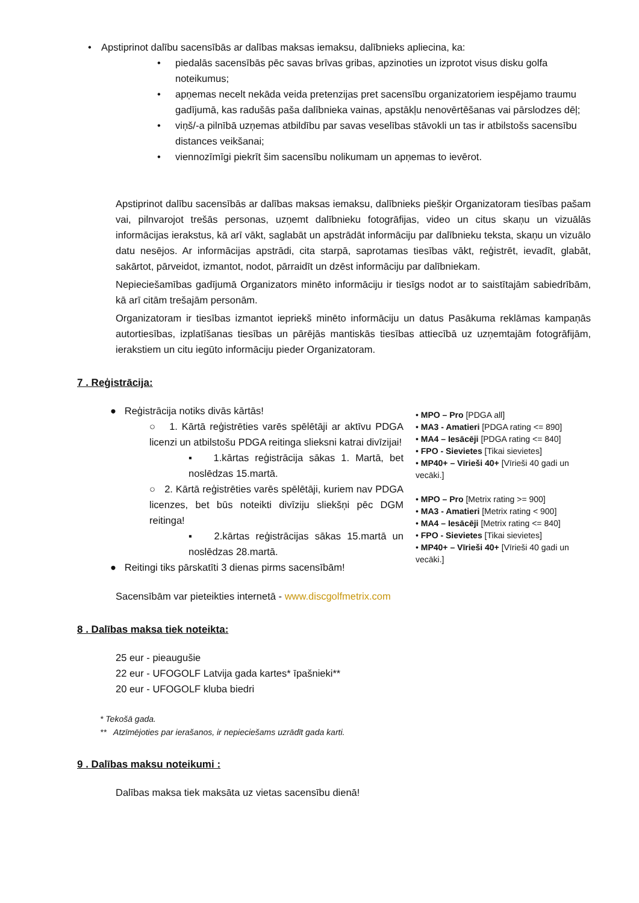Apstiprinot dalību sacensībās ar dalības maksas iemaksu, dalībnieks apliecina, ka:
piedalās sacensībās pēc savas brīvas gribas, apzinoties un izprotot visus disku golfa noteikumus;
apņemas necelt nekāda veida pretenzijas pret sacensību organizatoriem iespējamo traumu gadījumā, kas radušās paša dalībnieka vainas, apstākļu nenovērtēšanas vai pārslodzes dēļ;
viņš/-a pilnībā uzņemas atbildību par savas veselības stāvokli un tas ir atbilstošs sacensību distances veikšanai;
viennozīmīgi piekrīt šim sacensību nolikumam un apņemas to ievērot.
Apstiprinot dalību sacensībās ar dalības maksas iemaksu, dalībnieks piešķir Organizatoram tiesības pašam vai, pilnvarojot trešās personas, uzņemt dalībnieku fotogrāfijas, video un citus skaņu un vizuālās informācijas ierakstus, kā arī vākt, saglabāt un apstrādāt informāciju par dalībnieku teksta, skaņu un vizuālo datu nesējos. Ar informācijas apstrādi, cita starpā, saprotamas tiesības vākt, reģistrēt, ievadīt, glabāt, sakārtot, pārveidot, izmantot, nodot, pārraidīt un dzēst informāciju par dalībniekam.
Nepieciešamības gadījumā Organizators minēto informāciju ir tiesīgs nodot ar to saistītajām sabiedrībām, kā arī citām trešajām personām.
Organizatoram ir tiesības izmantot iepriekš minēto informāciju un datus Pasākuma reklāmas kampaņās autortiesības, izplatīšanas tiesības un pārējās mantiskās tiesības attiecībā uz uzņemtajām fotogrāfijām, ierakstiem un citu iegūto informāciju pieder Organizatoram.
7 . Reģistrācija:
● Reģistrācija notiks divās kārtās!
○ 1. Kārtā reģistrēties varēs spēlētāji ar aktīvu PDGA licenzi un atbilstošu PDGA reitinga slieksni katrai divīzijai!
▪ 1.kārtas reģistrācija sākas 1. Martā, bet noslēdzas 15.martā.
○ 2. Kārtā reģistrēties varēs spēlētāji, kuriem nav PDGA licenzes, bet būs noteikti divīziju sliekšņi pēc DGM reitinga!
▪ 2.kārtas reģistrācijas sākas 15.martā un noslēdzas 28.martā.
● Reitingi tiks pārskatīti 3 dienas pirms sacensībām!
• MPO – Pro [PDGA all]
• MA3 - Amatieri [PDGA rating <= 890]
• MA4 – Iesācēji [PDGA rating <= 840]
• FPO - Sievietes [Tikai sievietes]
• MP40+ – Vīrieši 40+ [Vīrieši 40 gadi un vecāki.]
• MPO – Pro [Metrix rating >= 900]
• MA3 - Amatieri [Metrix rating < 900]
• MA4 – Iesācēji [Metrix rating <= 840]
• FPO - Sievietes [Tikai sievietes]
• MP40+ – Vīrieši 40+ [Vīrieši 40 gadi un vecāki.]
Sacensībām var pieteikties internetā - www.discgolfmetrix.com
8 . Dalības maksa tiek noteikta:
25 eur - pieaugušie
22 eur - UFOGOLF Latvija gada kartes* īpašnieki**
20 eur - UFOGOLF kluba biedri
* Tekošā gada.
** Atzīmējoties par ierašanos, ir nepieciešams uzrādīt gada karti.
9 . Dalības maksu noteikumi :
Dalības maksa tiek maksāta uz vietas sacensību dienā!